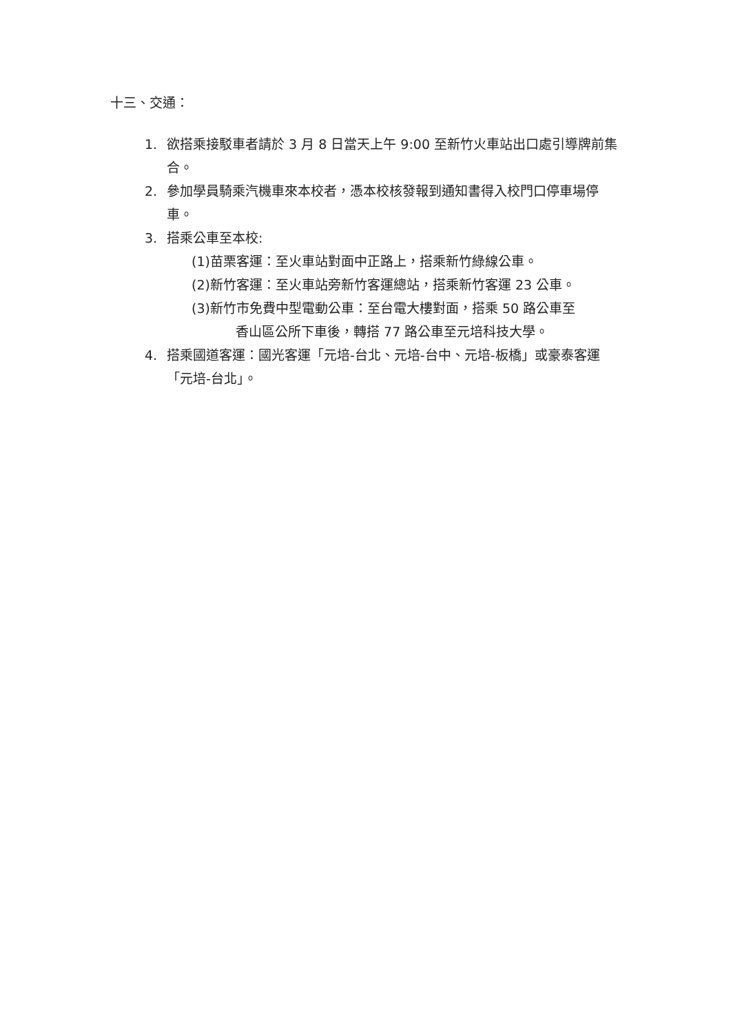十三、交通：
1. 欲搭乘接駁車者請於 3 月 8 日當天上午 9:00 至新竹火車站出口處引導牌前集合。
2. 參加學員騎乘汽機車來本校者，憑本校核發報到通知書得入校門口停車場停車。
3. 搭乘公車至本校:
(1)苗栗客運：至火車站對面中正路上，搭乘新竹綠線公車。
(2)新竹客運：至火車站旁新竹客運總站，搭乘新竹客運 23 公車。
(3)新竹市免費中型電動公車：至台電大樓對面，搭乘 50 路公車至
香山區公所下車後，轉搭 77 路公車至元培科技大學。
4. 搭乘國道客運：國光客運「元培-台北、元培-台中、元培-板橋」或豪泰客運「元培-台北」。